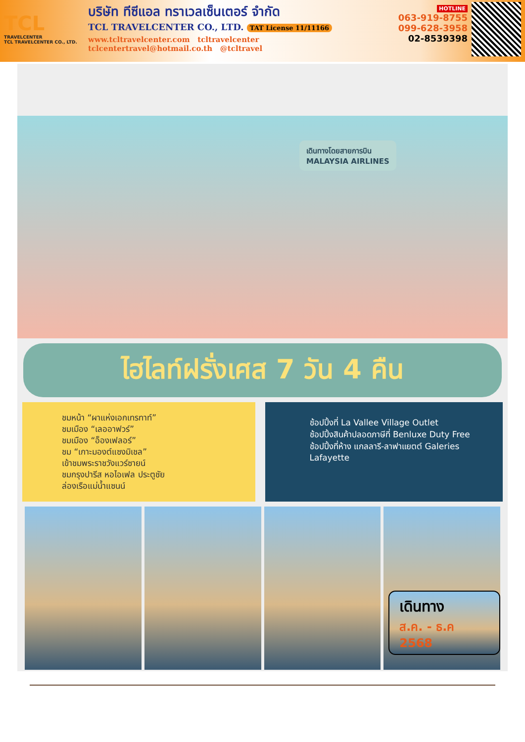TCL
TRAVELCENTER
TCL TRAVELCENTER CO., LTD.
บริษัท ทีซีแอล ทราเวลเซ็นเตอร์ จำกัด
TCL TRAVELCENTER CO., LTD. TAT License 11/11166
www.tcltravelcenter.com tcltravelcenter
tclcentertravel@hotmail.co.th @tcltravel
HOTLINE
063-919-8755
099-628-3958
02-8539398
เดินทางโดยสายการบิน
MALAYSIA AIRLINES
ไฮไลท์ฝรั่งเศส 7 วัน 4 คืน
ชมหน้า “ผาแห่งเอกเทรทาท์”
ชมเมือง “เลออาฟวร์”
ชมเมือง “อ็องเฟลอร์”
ชม “เกาะมองต์แซงมิเชล”
เข้าชมพระราชวังแวร์ซายน์
ชมกรุงปารีส หอไอเฟล ประตูชัย
ล่องเรือแม่น้ำแซนน์
ช้อปปิ้งที่ La Vallee Village Outlet
ช้อปปิ้งสินค้าปลอดภาษีที่ Benluxe Duty Free
ช้อปปิ้งที่ห้าง แกลลารี-ลาฟาแยตต์ Galeries Lafayette
เดินทาง
ส.ค. - ธ.ค 2568